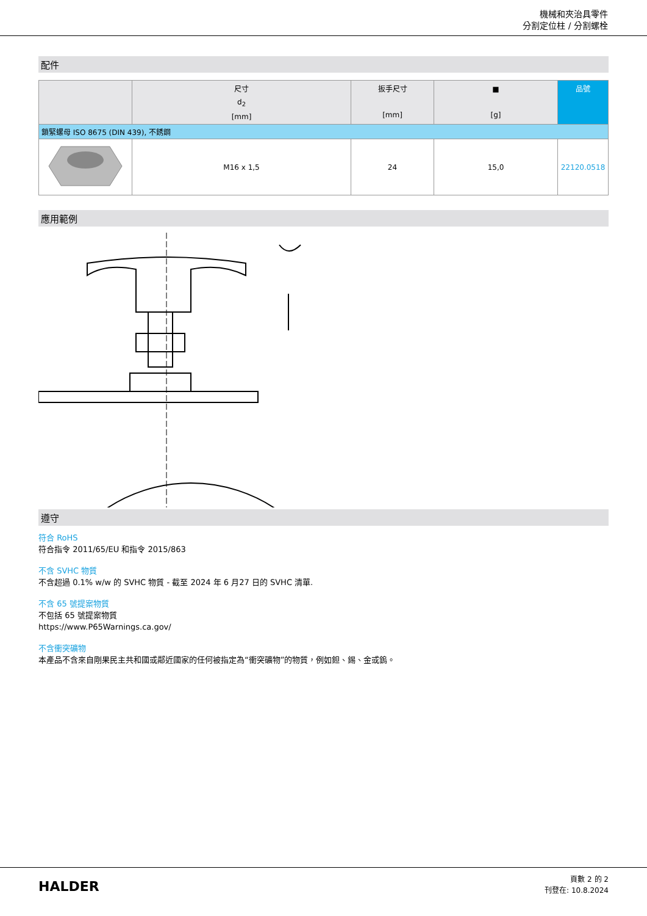機械和夾治具零件
分割定位柱 / 分割螺栓
配件
| | 尺寸 d<sub>2</sub> [mm] | 扳手尺寸 [mm] | ■ [g] | 品號 |
| --- | --- | --- | --- | --- |
| 鎖緊螺母 ISO 8675 (DIN 439), 不銹鋼 | | | | |
| | M16 x 1,5 | 24 | 15,0 | 22120.0518 |
應用範例
遵守
符合 RoHS
符合指令 2011/65/EU 和指令 2015/863
不含 SVHC 物質
不含超過 0.1% w/w 的 SVHC 物質 - 截至 2024 年 6 月27 日的 SVHC 清單.
不含 65 號提案物質
不包括 65 號提案物質
https://www.P65Warnings.ca.gov/
不含衝突礦物
本產品不含來自剛果民主共和國或鄰近國家的任何被指定為“衝突礦物”的物質，例如鉭、錫、金或鎢。
HALDER
頁數 2 的 2
刊登在: 10.8.2024